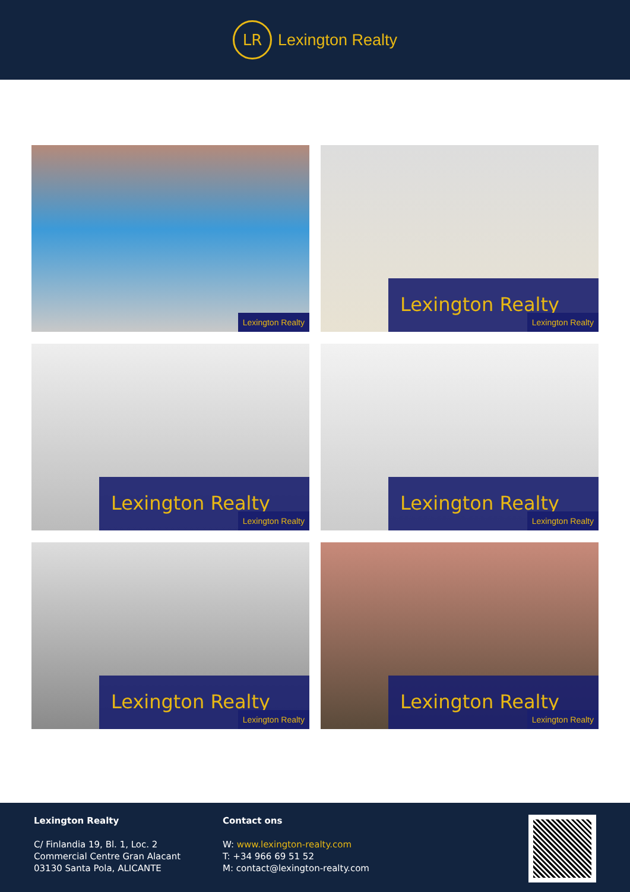LR
Lexington Realty
Lexington Realty
Lexington Realty Lexington Realty
Lexington Realty Lexington Realty
Lexington Realty Lexington Realty
Lexington Realty Lexington Realty
Lexington Realty Lexington Realty
Lexington Realty
C/ Finlandia 19, Bl. 1, Loc. 2
Commercial Centre Gran Alacant
03130 Santa Pola, ALICANTE
Contact ons
W: www.lexington-realty.com
T: +34 966 69 51 52
M: contact@lexington-realty.com